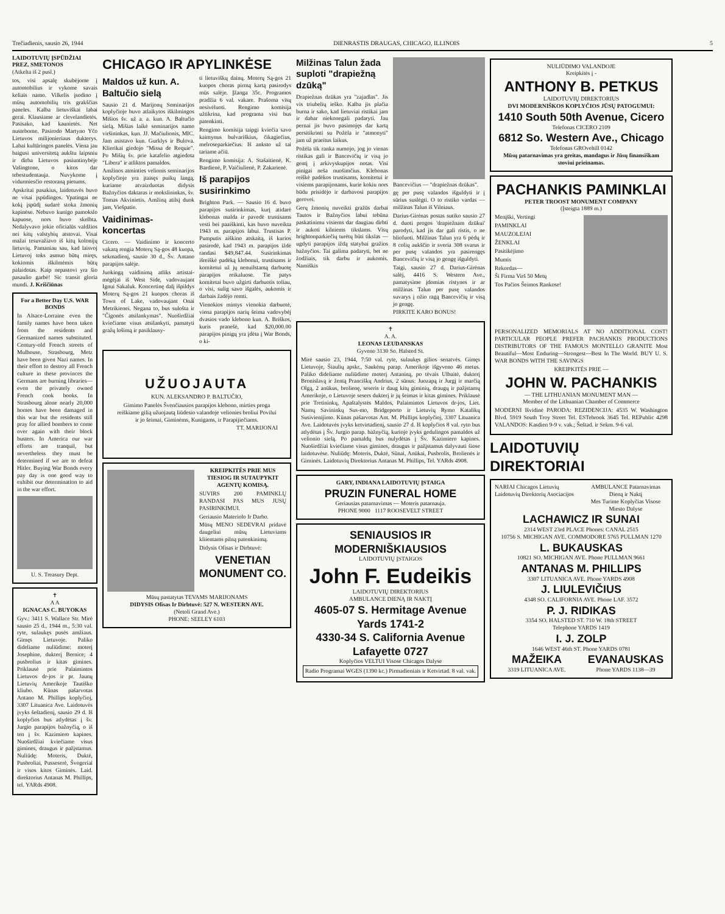Trečiadienis, sausio 26, 1944 DIENRASTIS DRAUGAS, CHICAGO, ILLINOIS 5
LAIDOTUVIŲ ĮSPŪDŽIAI PREZ. SMETONOS
(Atkelta iš 2 pusl.)
tos, visi apsalę skubėjome į automobilius ir vykome savais keliais namo. Vilkelis įsodino į mūsų automobilių tris grakščias paneles. Kalba lietuviškai labai gerai. Klausiame ar clevelandietės. Pasisako, kad kaunietės. Net nustebome. Pasirodo Martyno Yčo Lietuvos milijonieriaus dukterys. Labai kultūringos panelės. Viena jau baigusi universitetą aukštu laipsniu ir dirba Lietuvos pasiuntinybėje Vašingtone, o kitos dar tebestudentauja. Nuvykome į vidurmiesčio restoraną pietums.
Apskritai pasakius, laidotuvės buvo ne visai įspūdingos. Ypatingai ne kokį įspūdį sudarė stoka žmonių kapinėse. Nebuvo kunigo pamokslo kapuose, nors buvo skelbta. Nedalyvavo jokie oficialūs valdžios nei kitų valstybių atstovai. Visai mažai tesuvažiavo iš kitų kolonijų lietuvių. Pamaniau sau, kad laisvoj Lietuvoj toks asmuo būtų miręs, kokiomis iškilmėmis būtų palaidotas. Kaip nepastovi yra šio pasaulio garbė! Sic transit gloria mundi. J. Kriščiūnas
For a Better Day U.S. WAR BONDS
In Alsace-Lorraine even the family names have been taken from the residents and Germanized names substituted. Century-old French streets of Mulhouse, Strasbourg, Metz have been given Nazi names. In their effort to destroy all French culture in these provinces the Germans are burning libraries—even the privately owned French cook books. In Strasbourg alone nearly 20,000 homes have been damaged in this war but the residents still pray for allied bombers to come over again with their block busters. In America our war efforts are tranquil, but nevertheless they must be determined if we are to defeat Hitler. Buying War Bonds every pay day is one good way to exhibit our determination to aid in the war effort.
U. S. Treasury Dept.
✝
A A
IGNACAS C. BUYOKAS
Gyv.: 3411 S. Wallace Str. Mirė sausio 25 d., 1944 m., 5:30 val. ryte, sulaukęs pusės amžiaus. Gimęs Lietuvoje. Paliko dideliame nuliūdime: moterį Josephine, dukterį Bernice; 4 pusbrolius ir kitas gimines. Priklausė prie Palaimintos Lietuvos dr-jos ir pr. Jaunų Lietuvių Amerikoje Tautiško kliubo. Kūnas pašarvotas Antano M. Phillips koplyčioj, 3307 Lituanica Ave. Laidotuvės įvyks šeštadienį, sausio 29 d. Iš koplyčios bus atlydėtas į šv. Jurgio parapijos bažnyčią, o iš ten į šv. Kazimiero kapines. Nuoširdžiai kviečiame visus gimines, draugus ir pažįstamus. Nuliūdę: Moteris, Duktė, Pusbroliai, Pusseserė, Švogeriai ir visos kitos Giminės. Laid. direktorius Antanas M. Phillips, tel. YARds 4908.
CHICAGO IR APYLINKĖSE
Maldos už kun. A. Baltučio sielą
Sausio 21 d. Marijonų Seminarijos koplyčioje buvo atlaikytos iškilmingos Mišios šv. už a. a. kun. A. Baltučio sielą. Mišias laikė seminarijos namo viršininkas, kun. JJ. Mačiulionis, MIC. Jam asistavo kun. Gurklys ir Bulova. Klierikai giedojo "Missa de Requie". Po Mišių šv. prie katafelio atgiedota "Libera" ir atliktos pamaldos.
Amžinos atminties velionis seminarijos koplyčioje yra įtaisęs puikų langą, kuriame atvaizduotas didysis Bažnyčios daktaras ir mokslininkas, šv. Tomas Akvinietis. Amžiną atilsį duok jam, Viešpatie.
Vaidinimas-koncertas
Cicero. — Vaidinimo ir koncerto vakarą rengia Moterų Są-gos 48 kuopa, sekmadienį, sausio 30 d., Šv. Antano parapijos salėje.
Juokingą vaidinimą atliks artistai-mėgėjai iš West Side, vadovaujant Ignui Sakaluk. Koncertinę dalį išpildys Moterų Są-gos 21 kuopos choras iš Town of Lake, vadovaujant Onai Metrikienei. Negana to, bus sulošta ir "Čigonės atsilankymas". Nuoširdžiai kviečiame visus atsilankyti, pamatyti gražų lošimą ir pasiklausy-
ti lietuviškų dainų. Moterų Są-gos 21 kuopos choras pirmą kartą pasirodys mūs salėje. Įžanga 35c. Programos pradžia 6 val. vakare. Prašoma visų nesivėluoti. Rengimo komisija užtikrina, kad programa visi bus patenkinti.
Rengimo komisija taipgi kviečia savo kaimynus bulvariškius, čikagiečius, melroseparkiečius. Iš anksto už tai tariame ačiū.
Rengimo komisija: A. Stašaitienė, K. Bardienė, P. Vaičiulienė, P. Zakarienė.
Iš parapijos susirinkimo
Brighton Park. — Sausio 16 d. buvo parapijos susirinkimas, kurį atidarė klebonas malda ir pavedė trustisams vesti bei paaiškinti, kas buvo nuveikta 1943 m. parapijos labui. Trustisas P. Pumputis aiškino atskaitą, iš kurios pasirodė, kad 1943 m. parapijos iždė randasi $49,847.44. Susirinkimas išreiškė padėką klebonui, trustisams ir komitetui už jų nenuilstamą darbuotę parapijos reikaluose. Tie patys komitetai buvo užgirti darbuotis toliau, o visi, sulig savo išgalės, aukomis ir darbais žadėjo remti.
Vienokios mintys vienokia darbuotė, viena parapijos narių šeima vadovybėj dvasios vado klebono kun. A. Briškos, kuris pranešė, kad $20,000.00 parapijos pinigų yra įdėta į War Bonds, o ki-
UŽUOJAUTA
KUN. ALEKSANDRO P. BALTUČIO,
Gimimo Panelės Švenčiausios parapijos klebono, mirties proga reiškiame gilią užuojautą liūdesio valandoje velionies broliui Povilui ir jo šeimai, Giminėms, Kunigams, ir Parapijiečiams.
TT. MARIJONAI
KREIPKITĖS PRIE MUS TIESIOG IR SUTAUPYKIT AGENTŲ KOMISĄ.
SUVIRS 200 PAMINKLŲ RANDASI PAS MUS JUSŲ PASIRINKIMUI.
Geriausio Materiolo Ir Darbo.
Mūsų MENO SEDEVRAI pridavė daugeliui mūsų Lietuviams kliientams pilną patenkinimą.
Didysis Ofisas ir Dirbtuvė:
VENETIAN MONUMENT CO.
Mūsų pastatytas TEVAMS MARIJONAMS
DIDYSIS Ofisas Ir Dirbtuvė: 527 N. WESTERN AVE.
(Netoli Grand Ave.)
PHONE: SEELEY 6103
Milžinas Talun žada suploti "drapiežną dzūką"
Drapiežnas dzūkas yra "zajadlas". Jis vis triubelių ieško. Kalba jis plačia burna ir sako, kad lietuviai ristikai jam ir dabar niekonegali padaryti. Jau pernai jis buvo pasimojęs dar kartą persitikrinti su Požėla ir "atmonyti" jam už praeitus laikus.
Požėla tik ranka numojo, jog jo vienas ristikas gali ir Bancevičių ir visą jo gentį į arkivyskupijos notas. Visi pinigai neša nuošimčius. Klebonas reiškė padėkos trustisams, komitetui ir visiems parapijonams, kurie kokiu nors būdu prisidėjo ir darbavosi parapijos gerovei.
Gerų žmonių nuveikti gražūs darbai Tautos ir Bažnyčios labui tebūna paskatinimu visiems dar daugiau dirbti ir aukoti kilniems tikslams. Visų brightonparkiečių turėtų būti tikslas — ugdyti parapijos iždą statybai gražios bažnyčios. Tai galima padaryti, bet ne žodžiais, tik darbu ir aukomis. Namiškis
Bancevičius — "drapiežnas dzūkas".
gę per pusę valandos išguldyti ir į sūrius suslėgti. O to ristiko vardas — milžinas Talun iš Vilniaus.
Darius-Girėnas postas sutiko sausio 27 d. duoti progos 'drapiežnam dzūkui' parodyti, kad jis dar gali ristis, o ne bliofuoti. Milžinas Talun yra 6 pėdų ir 8 colių aukščio ir sveria 308 svarus ir per pusę valandos yra pasirengęs Bancevičių ir visą jo gengę išguldyti.
Taigi, sausio 27 d. Darius-Girėnas salėj, 4416 S. Western Ave., pamatysime įdomias ristynes ir ar milžinas Talun per pusę valandos suvarys į ožio ragą Bancevičių ir visą jo gengę.
PIRKITE KARO BONUS!
✝
A. A.
LEONAS LEUDANSKAS
Gyveno 3130 So. Halsted St.
Mirė sausio 23, 1944, 7:50 val. ryte, sulaukęs gilios senatvės. Gimęs Lietuvoje, Šiaulių apskr., Saukėnų parap. Amerikoje išgyveno 46 metus. Paliko dideliame nuliūdime moterį Antaniną, po tėvais Ulbaitė, dukterį Bronislavą ir žentą Pranciškų Andrius, 2 sūnus: Juozapą ir Jurgį ir marčią Olgą, 2 anūkus, brolienę, seseris ir daug kitų giminių, draugų ir pažįstamų Amerikoje, o Lietuvoje sesers dukterį ir jų šeimas ir kitas gimines. Priklausė prie Tretininkų, Apaštalystės Maldos, Palaimintos Lietuvos dr-jos, Liet. Namų Savininkų Sus-mo, Bridgeporto ir Lietuvių Rymo Katalikų Susivienijimo. Kūnas pašarvotas Ant. M. Phillips koplyčioj, 3307 Lituanica Ave. Laidotuvės įvyks ketvirtadienį, sausio 27 d. Iš koplyčios 8 val. ryto bus atlydėtas į Šv. Jurgio parap. bažnyčią, kurioje įvyks gedulingos pamaldos už velionio sielą. Po pamaldų bus nulydėtas į Šv. Kazimiero kapines. Nuoširdžiai kviečiame visus gimines, draugus ir pažįstamus dalyvauti šiose laidotuvėse. Nuliūdę: Moteris, Duktė, Sūnai, Anūkai, Pusbrolis, Brolienės ir Giminės. Laidotuvių Direktorius Antanas M. Phillips, Tel. YARds 4908.
GARY, INDIANA LAIDOTUVIŲ ĮSTAIGA
PRUZIN FUNERAL HOME
Geriausias patarnavimas — Moteris patarnauja.
PHONE 9000 1117 ROOSEVELT STREET
SENIAUSIOS IR MODERNIŠKIAUSIOS
LAIDOTUVIŲ ĮSTAIGOS
John F. Eudeikis
LAIDOTUVIŲ DIREKTORIUS
AMBULANCE DIENĄ IR NAKTĮ
4605-07 S. Hermitage Avenue
Yards 1741-2
4330-34 S. California Avenue
Lafayette 0727
Koplyčios VELTUI Visose Chicagos Dalyse
Radio Programai WGES (1390 kc.) Pirmadieniais ir Ketvirtad. 8 val. vak.
NULIŪDIMO VALANDOJE
Kreipkitės į -
ANTHONY B. PETKUS
LAIDOTUVIŲ DIREKTORIUS
DVI MODERNIŠKOS KOPLYČIOS JŪSŲ PATOGUMUI:
1410 South 50th Avenue, Cicero
Telefonas CICERO 2109
6812 So. Western Ave., Chicago
Telefonas GROvehill 0142
Mūsų patarnavimas yra greitas, mandagus ir Jūsų finansiškam stoviui prieinamas.
PACHANKIS PAMINKLAI
PETER TROOST MONUMENT COMPANY
(Įsteigta 1889 m.)
Menįški, Vertingi
PAMINKLAI
MAUZOLEJAI
ŽENKLAI
Pasitikėjimo
Mumis
Rekordas—
Ši Firma Virš 50 Metų
Tos Pačios Šeimos Rankose!
PERSONALIZED MEMORIALS AT NO ADDITIONAL COST! PARTICULAR PEOPLE PREFER PACHANKIS PRODUCTIONS DISTRIBUTORS OF THE FAMOUS MONTELLO GRANITE Most Beautiful—Most Enduring—Strongest—Best In The World. BUY U. S. WAR BONDS WITH THE SAVINGS
KREIPKITĖS PRIE —
JOHN W. PACHANKIS
— THE LITHUANIAN MONUMENT MAN —
Member of the Lithuanian Chamber of Commerce
MODERNI Išvidinė PARODA: REZIDENCIJA: 4535 W. Washington Blvd. 5919 South Troy Street Tel. ESTebrook 3645 Tel. REPublic 4298 VALANDOS: Kasdien 9-9 v. vak.; Šeštad. ir Sekm. 9-6 val.
LAIDOTUVIŲ DIREKTORIAI
NARIAI Chicagos Lietuvių Laidotuvių Direktorių Asociacijos
AMBULANCE Patarnavimas Dieną ir Naktį
Mes Turime Koplyčias Visose Miesto Dalyse
LACHAWICZ IR SUNAI
2314 WEST 23rd PLACE Phones: CANAL 2515
10756 S. MICHIGAN AVE. COMMODORE 5765 PULLMAN 1270
L. BUKAUSKAS
10821 SO. MICHIGAN AVE. Phone PULLMAN 9661
ANTANAS M. PHILLIPS
3307 LITUANICA AVE. Phone YARDS 4908
J. LIULEVIČIUS
4348 SO. CALIFORNIA AVE. Phone LAF. 3572
P. J. RIDIKAS
3354 SO. HALSTED ST. 710 W. 18th STREET
Telephone YARDS 1419
I. J. ZOLP
1646 WEST 46th ST. Phone YARDS 0781
MAŽEIKA
3319 LITUANICA AVE.
EVANAUSKAS
Phone YARDS 1138—39